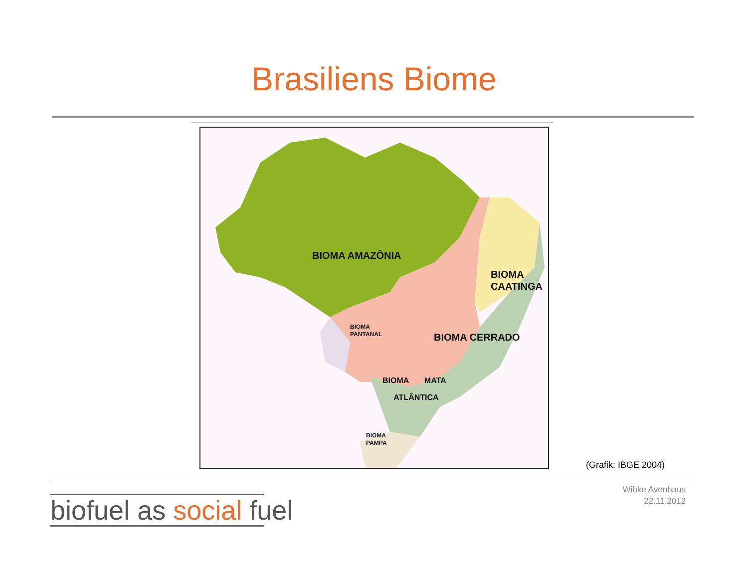Brasiliens Biome
BIOMA AMAZÔNIA
BIOMA
CAATINGA
BIOMA CERRADO
BIOMA
PANTANAL
BIOMA MATA
ATLÂNTICA
BIOMA
PAMPA
(Grafik: IBGE 2004)
biofuel as social fuel
Wibke Avenhaus
22.11.2012